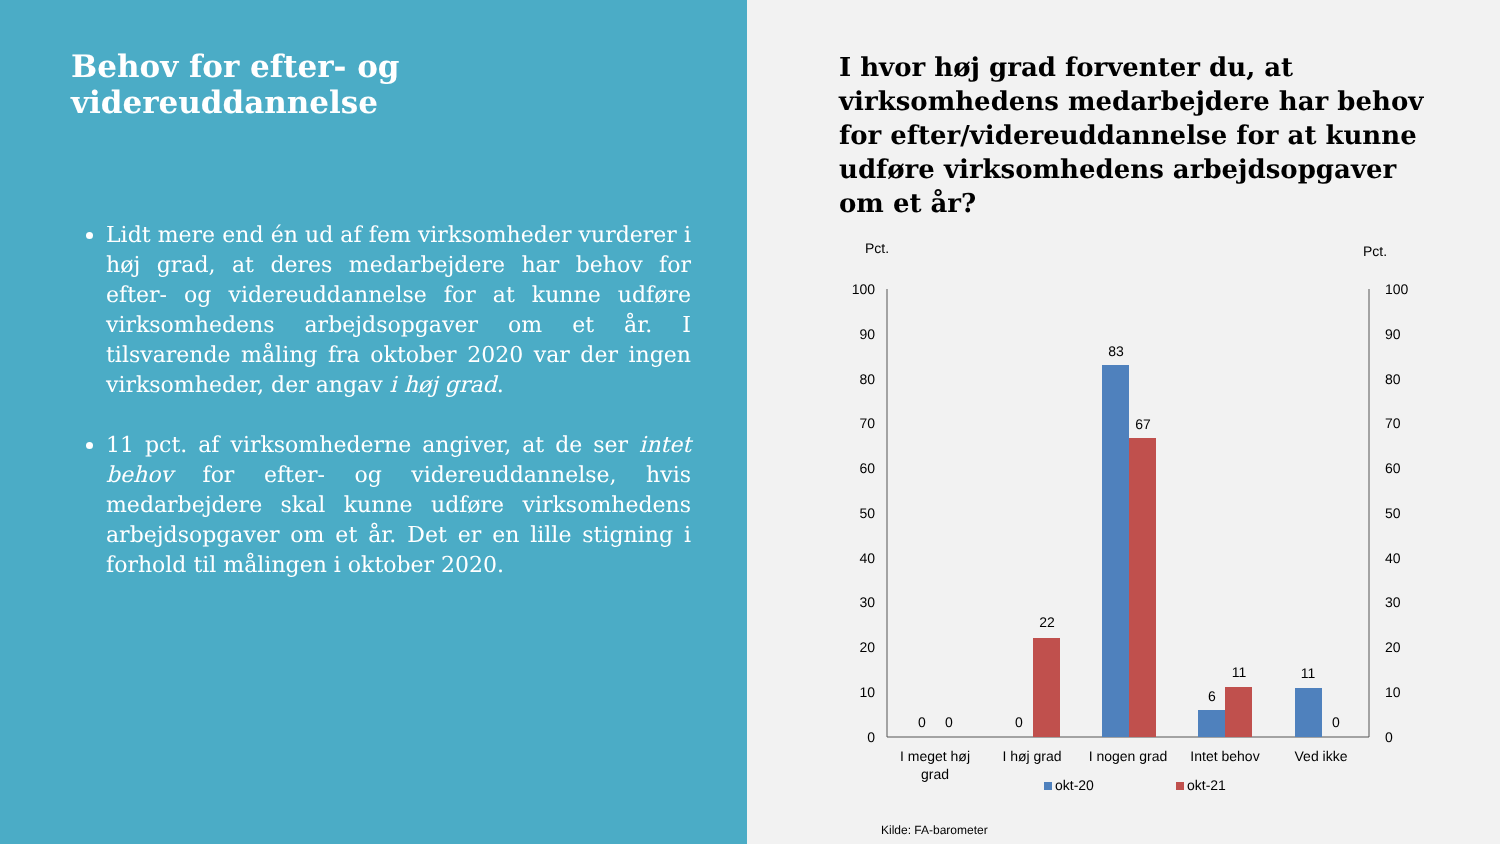Behov for efter- og videreuddannelse
Lidt mere end én ud af fem virksomheder vurderer i høj grad, at deres medarbejdere har behov for efter- og videreuddannelse for at kunne udføre virksomhedens arbejdsopgaver om et år. I tilsvarende måling fra oktober 2020 var der ingen virksomheder, der angav i høj grad.
11 pct. af virksomhederne angiver, at de ser intet behov for efter- og videreuddannelse, hvis medarbejdere skal kunne udføre virksomhedens arbejdsopgaver om et år. Det er en lille stigning i forhold til målingen i oktober 2020.
I hvor høj grad forventer du, at virksomhedens medarbejdere har behov for efter/videreuddannelse for at kunne udføre virksomhedens arbejdsopgaver om et år?
Pct.
Pct.
100
90
80
70
60
50
40
30
20
10
0
100
90
80
70
60
50
40
30
20
10
0
0
0
0
22
83
67
6
11
11
0
I meget høj
grad
I høj grad
I nogen grad
Intet behov
Ved ikke
okt-20
okt-21
Kilde: FA-barometer